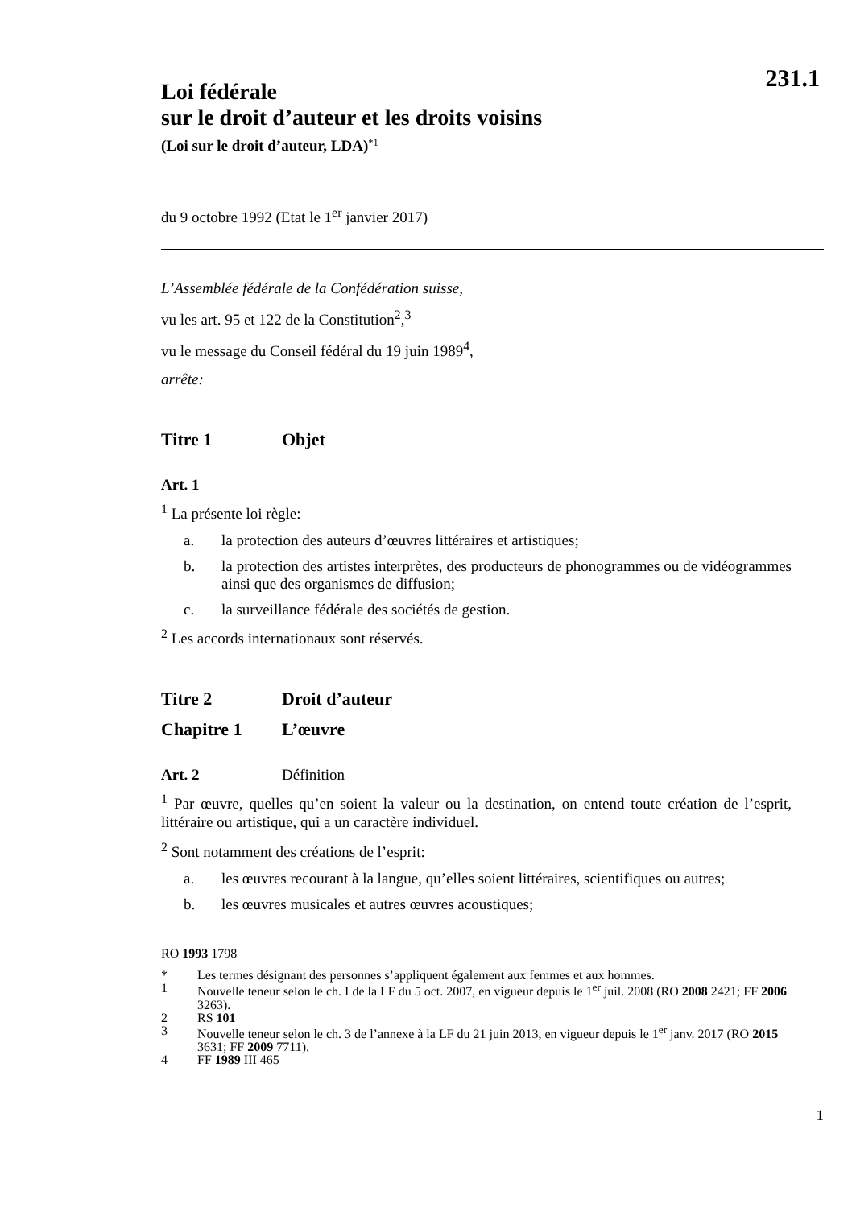231.1
Loi fédérale
sur le droit d’auteur et les droits voisins
(Loi sur le droit d’auteur, LDA)<sup>*1</sup>
du 9 octobre 1992 (Etat le 1<sup>er</sup> janvier 2017)
L’Assemblée fédérale de la Confédération suisse,
vu les art. 95 et 122 de la Constitution<sup>2</sup>,<sup>3</sup>
vu le message du Conseil fédéral du 19 juin 1989<sup>4</sup>,
arrête:
Titre 1 Objet
Art. 1
<sup>1</sup> La présente loi règle:
a. la protection des auteurs d’œuvres littéraires et artistiques;
b. la protection des artistes interprètes, des producteurs de phonogrammes ou de vidéogrammes ainsi que des organismes de diffusion;
c. la surveillance fédérale des sociétés de gestion.
<sup>2</sup> Les accords internationaux sont réservés.
Titre 2 Droit d’auteur
Chapitre 1 L’œuvre
Art. 2 Définition
<sup>1</sup> Par œuvre, quelles qu’en soient la valeur ou la destination, on entend toute création de l’esprit, littéraire ou artistique, qui a un caractère individuel.
<sup>2</sup> Sont notamment des créations de l’esprit:
a. les œuvres recourant à la langue, qu’elles soient littéraires, scientifiques ou autres;
b. les œuvres musicales et autres œuvres acoustiques;
RO 1993 1798
* Les termes désignant des personnes s’appliquent également aux femmes et aux hommes.
1 Nouvelle teneur selon le ch. I de la LF du 5 oct. 2007, en vigueur depuis le 1<sup>er</sup> juil. 2008 (RO 2008 2421; FF 2006 3263).
2 RS 101
3 Nouvelle teneur selon le ch. 3 de l’annexe à la LF du 21 juin 2013, en vigueur depuis le 1<sup>er</sup> janv. 2017 (RO 2015 3631; FF 2009 7711).
4 FF 1989 III 465
1